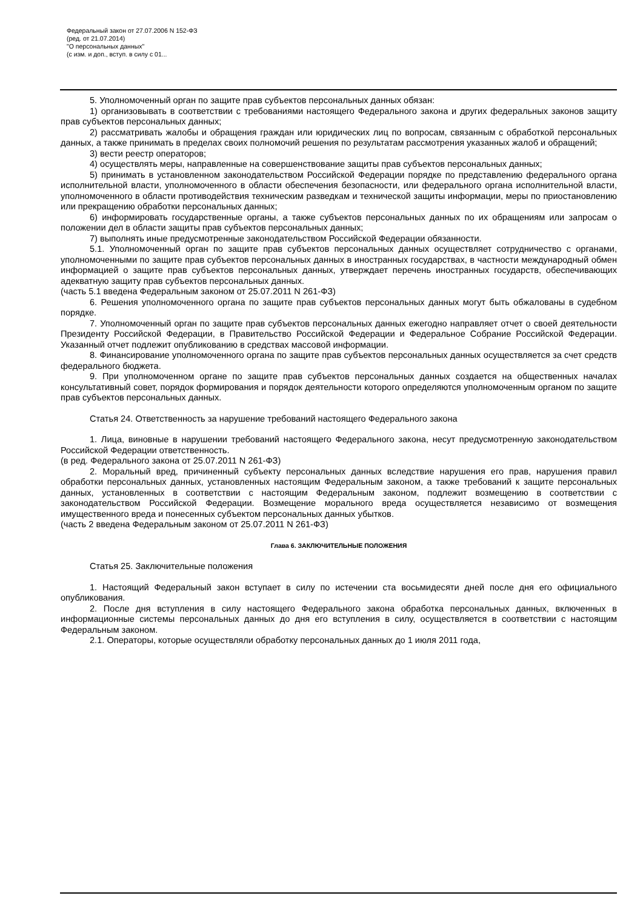Федеральный закон от 27.07.2006 N 152-ФЗ
(ред. от 21.07.2014)
"О персональных данных"
(с изм. и доп., вступ. в силу с 01...
5. Уполномоченный орган по защите прав субъектов персональных данных обязан:
1) организовывать в соответствии с требованиями настоящего Федерального закона и других федеральных законов защиту прав субъектов персональных данных;
2) рассматривать жалобы и обращения граждан или юридических лиц по вопросам, связанным с обработкой персональных данных, а также принимать в пределах своих полномочий решения по результатам рассмотрения указанных жалоб и обращений;
3) вести реестр операторов;
4) осуществлять меры, направленные на совершенствование защиты прав субъектов персональных данных;
5) принимать в установленном законодательством Российской Федерации порядке по представлению федерального органа исполнительной власти, уполномоченного в области обеспечения безопасности, или федерального органа исполнительной власти, уполномоченного в области противодействия техническим разведкам и технической защиты информации, меры по приостановлению или прекращению обработки персональных данных;
6) информировать государственные органы, а также субъектов персональных данных по их обращениям или запросам о положении дел в области защиты прав субъектов персональных данных;
7) выполнять иные предусмотренные законодательством Российской Федерации обязанности.
5.1. Уполномоченный орган по защите прав субъектов персональных данных осуществляет сотрудничество с органами, уполномоченными по защите прав субъектов персональных данных в иностранных государствах, в частности международный обмен информацией о защите прав субъектов персональных данных, утверждает перечень иностранных государств, обеспечивающих адекватную защиту прав субъектов персональных данных.
(часть 5.1 введена Федеральным законом от 25.07.2011 N 261-ФЗ)
6. Решения уполномоченного органа по защите прав субъектов персональных данных могут быть обжалованы в судебном порядке.
7. Уполномоченный орган по защите прав субъектов персональных данных ежегодно направляет отчет о своей деятельности Президенту Российской Федерации, в Правительство Российской Федерации и Федеральное Собрание Российской Федерации. Указанный отчет подлежит опубликованию в средствах массовой информации.
8. Финансирование уполномоченного органа по защите прав субъектов персональных данных осуществляется за счет средств федерального бюджета.
9. При уполномоченном органе по защите прав субъектов персональных данных создается на общественных началах консультативный совет, порядок формирования и порядок деятельности которого определяются уполномоченным органом по защите прав субъектов персональных данных.
Статья 24. Ответственность за нарушение требований настоящего Федерального закона
1. Лица, виновные в нарушении требований настоящего Федерального закона, несут предусмотренную законодательством Российской Федерации ответственность.
(в ред. Федерального закона от 25.07.2011 N 261-ФЗ)
2. Моральный вред, причиненный субъекту персональных данных вследствие нарушения его прав, нарушения правил обработки персональных данных, установленных настоящим Федеральным законом, а также требований к защите персональных данных, установленных в соответствии с настоящим Федеральным законом, подлежит возмещению в соответствии с законодательством Российской Федерации. Возмещение морального вреда осуществляется независимо от возмещения имущественного вреда и понесенных субъектом персональных данных убытков.
(часть 2 введена Федеральным законом от 25.07.2011 N 261-ФЗ)
Глава 6. ЗАКЛЮЧИТЕЛЬНЫЕ ПОЛОЖЕНИЯ
Статья 25. Заключительные положения
1. Настоящий Федеральный закон вступает в силу по истечении ста восьмидесяти дней после дня его официального опубликования.
2. После дня вступления в силу настоящего Федерального закона обработка персональных данных, включенных в информационные системы персональных данных до дня его вступления в силу, осуществляется в соответствии с настоящим Федеральным законом.
2.1. Операторы, которые осуществляли обработку персональных данных до 1 июля 2011 года,